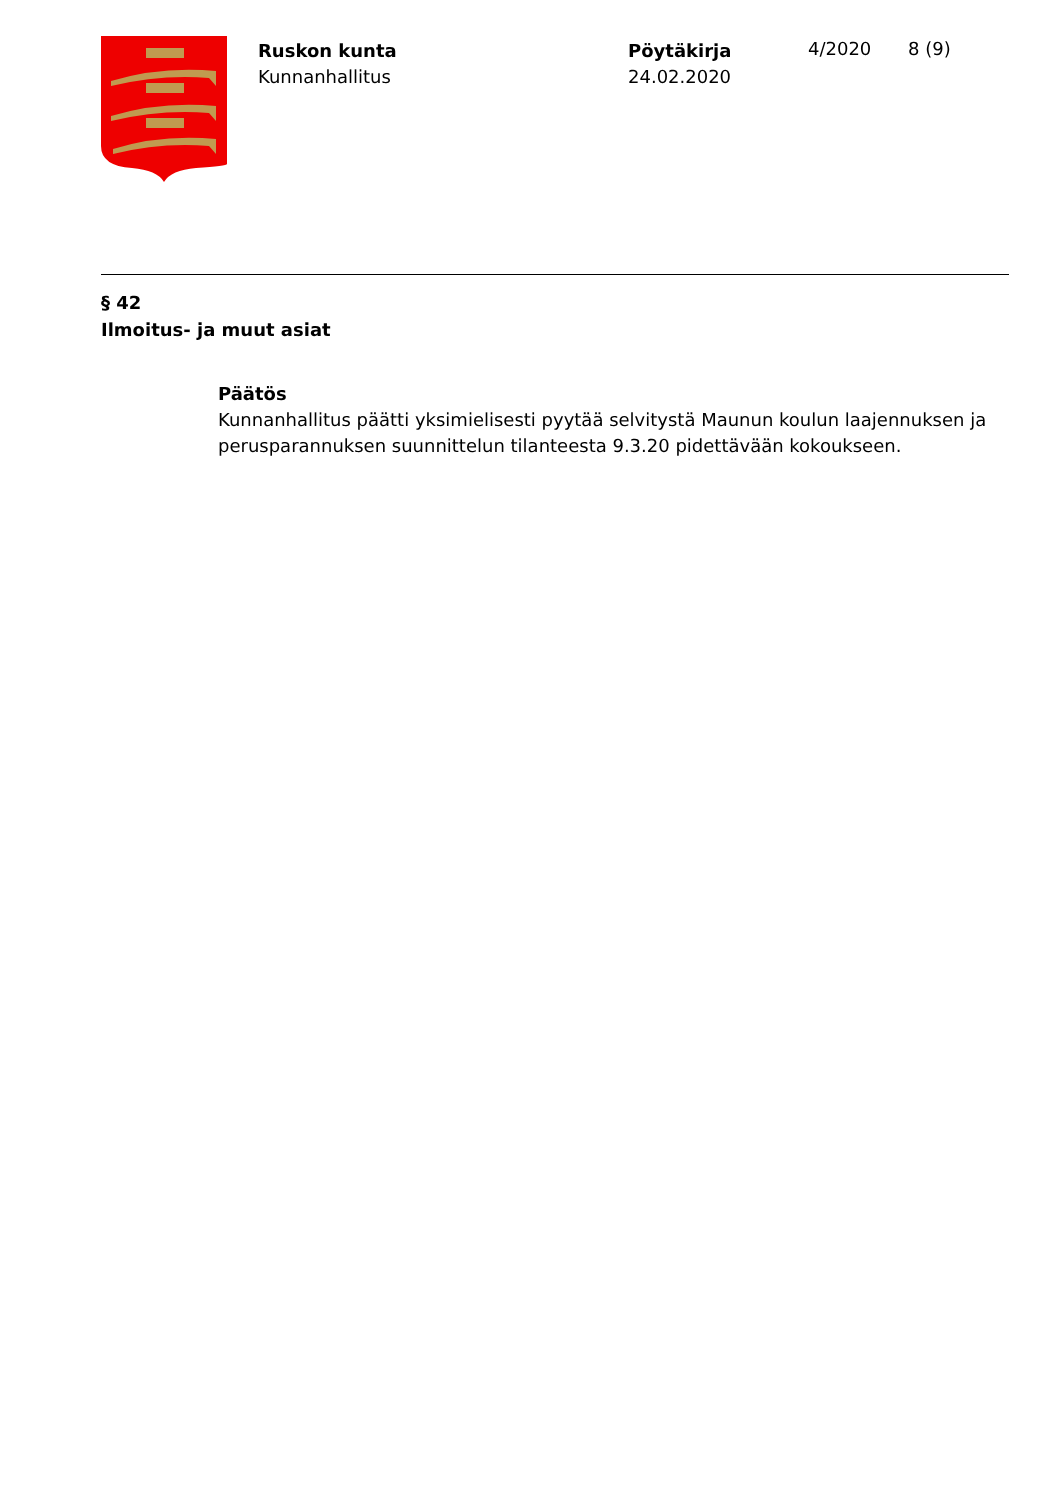Ruskon kunta
Kunnanhallitus
Pöytäkirja
24.02.2020
4/2020 8 (9)
§ 42
Ilmoitus- ja muut asiat
Päätös
Kunnanhallitus päätti yksimielisesti pyytää selvitystä Maunun koulun laajennuksen ja perusparannuksen suunnittelun tilanteesta 9.3.20 pidettävään kokoukseen.